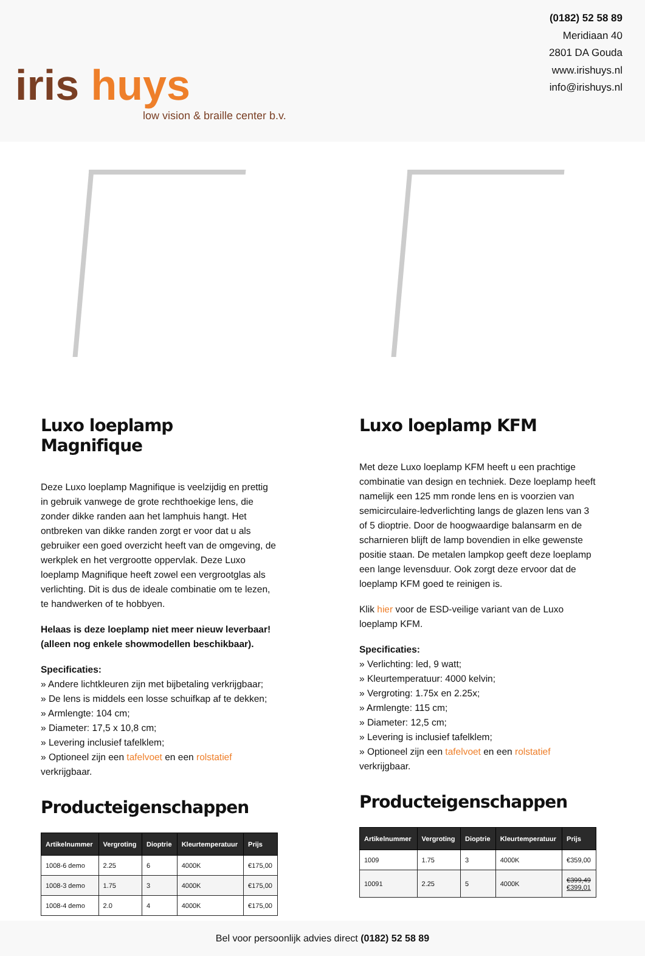iris huys
low vision & braille center b.v.
(0182) 52 58 89
Meridiaan 40
2801 DA Gouda
www.irishuys.nl
info@irishuys.nl
Luxo loeplamp Magnifique
Deze Luxo loeplamp Magnifique is veelzijdig en prettig in gebruik vanwege de grote rechthoekige lens, die zonder dikke randen aan het lamphuis hangt. Het ontbreken van dikke randen zorgt er voor dat u als gebruiker een goed overzicht heeft van de omgeving, de werkplek en het vergrootte oppervlak. Deze Luxo loeplamp Magnifique heeft zowel een vergrootglas als verlichting. Dit is dus de ideale combinatie om te lezen, te handwerken of te hobbyen.
Helaas is deze loeplamp niet meer nieuw leverbaar! (alleen nog enkele showmodellen beschikbaar).
Specificaties:
» Andere lichtkleuren zijn met bijbetaling verkrijgbaar;
» De lens is middels een losse schuifkap af te dekken;
» Armlengte: 104 cm;
» Diameter: 17,5 x 10,8 cm;
» Levering inclusief tafelklem;
» Optioneel zijn een tafelvoet en een rolstatief verkrijgbaar.
Producteigenschappen
| Artikelnummer | Vergroting | Dioptrie | Kleurtemperatuur | Prijs |
| --- | --- | --- | --- | --- |
| 1008-6 demo | 2.25 | 6 | 4000K | €175,00 |
| 1008-3 demo | 1.75 | 3 | 4000K | €175,00 |
| 1008-4 demo | 2.0 | 4 | 4000K | €175,00 |
Luxo loeplamp KFM
Met deze Luxo loeplamp KFM heeft u een prachtige combinatie van design en techniek. Deze loeplamp heeft namelijk een 125 mm ronde lens en is voorzien van semicirculaire-ledverlichting langs de glazen lens van 3 of 5 dioptrie. Door de hoogwaardige balansarm en de scharnieren blijft de lamp bovendien in elke gewenste positie staan. De metalen lampkop geeft deze loeplamp een lange levensduur. Ook zorgt deze ervoor dat de loeplamp KFM goed te reinigen is.
Klik hier voor de ESD-veilige variant van de Luxo loeplamp KFM.
Specificaties:
» Verlichting: led, 9 watt;
» Kleurtemperatuur: 4000 kelvin;
» Vergroting: 1.75x en 2.25x;
» Armlengte: 115 cm;
» Diameter: 12,5 cm;
» Levering is inclusief tafelklem;
» Optioneel zijn een tafelvoet en een rolstatief verkrijgbaar.
Producteigenschappen
| Artikelnummer | Vergroting | Dioptrie | Kleurtemperatuur | Prijs |
| --- | --- | --- | --- | --- |
| 1009 | 1.75 | 3 | 4000K | €359,00 |
| 10091 | 2.25 | 5 | 4000K | €399,49 €399,01 |
Bel voor persoonlijk advies direct (0182) 52 58 89